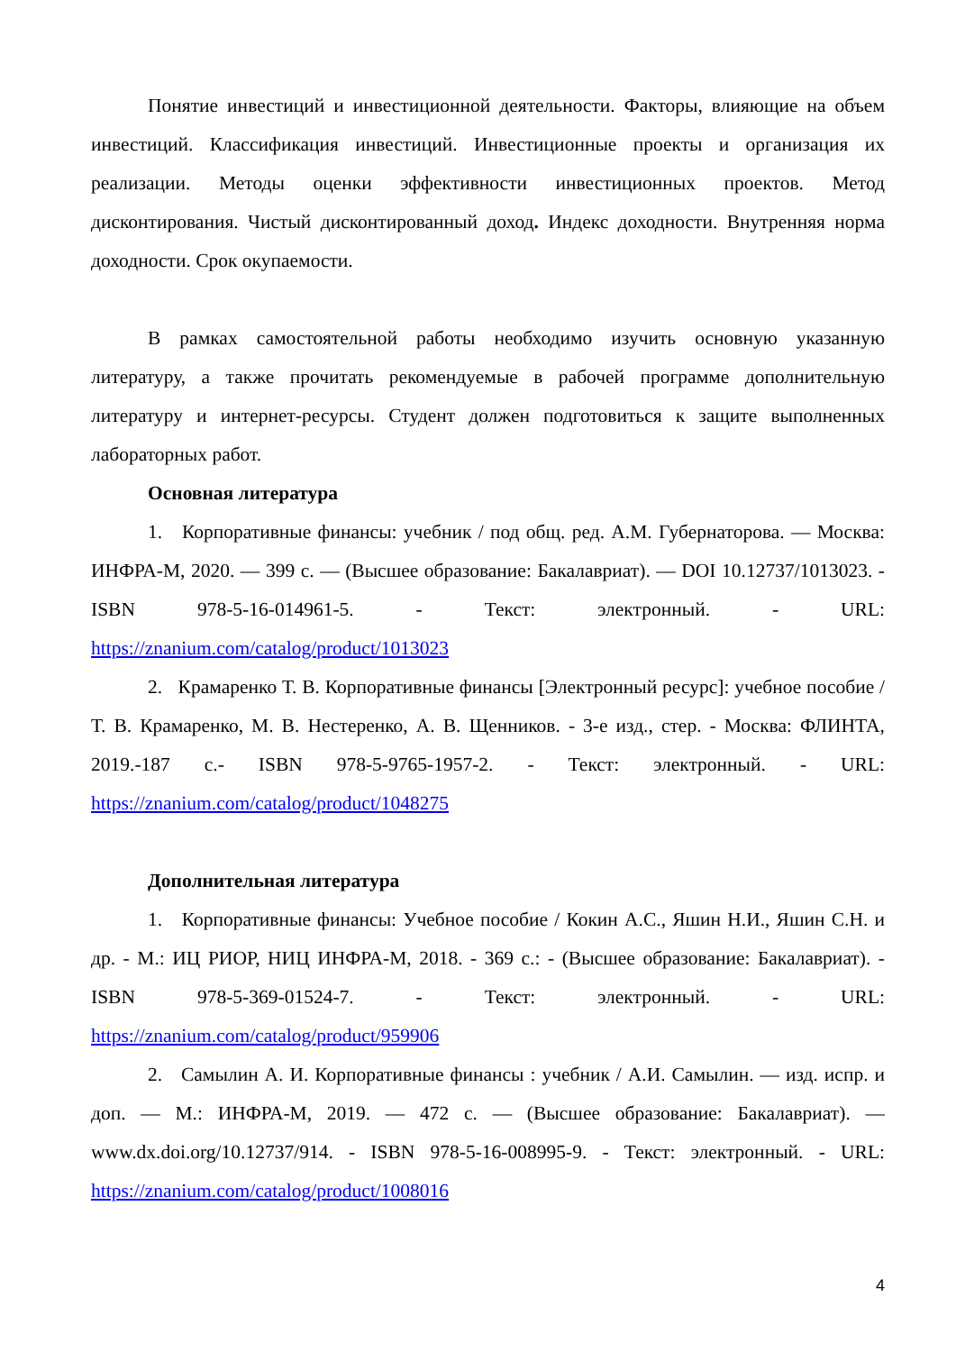Понятие инвестиций и инвестиционной деятельности. Факторы, влияющие на объем инвестиций. Классификация инвестиций. Инвестиционные проекты и организация их реализации. Методы оценки эффективности инвестиционных проектов. Метод дисконтирования. Чистый дисконтированный доход. Индекс доходности. Внутренняя норма доходности. Срок окупаемости.
В рамках самостоятельной работы необходимо изучить основную указанную литературу, а также прочитать рекомендуемые в рабочей программе дополнительную литературу и интернет-ресурсы. Студент должен подготовиться к защите выполненных лабораторных работ.
Основная литература
1. Корпоративные финансы: учебник / под общ. ред. А.М. Губернаторова. — Москва: ИНФРА-М, 2020. — 399 с. — (Высшее образование: Бакалавриат). — DOI 10.12737/1013023. - ISBN 978-5-16-014961-5. - Текст: электронный. - URL: https://znanium.com/catalog/product/1013023
2. Крамаренко Т. В. Корпоративные финансы [Электронный ресурс]: учебное пособие / Т. В. Крамаренко, М. В. Нестеренко, А. В. Щенников. - 3-е изд., стер. - Москва: ФЛИНТА, 2019.-187 с.- ISBN 978-5-9765-1957-2. - Текст: электронный. - URL: https://znanium.com/catalog/product/1048275
Дополнительная литература
1. Корпоративные финансы: Учебное пособие / Кокин А.С., Яшин Н.И., Яшин С.Н. и др. - М.: ИЦ РИОР, НИЦ ИНФРА-М, 2018. - 369 с.: - (Высшее образование: Бакалавриат). - ISBN 978-5-369-01524-7. - Текст: электронный. - URL: https://znanium.com/catalog/product/959906
2. Самылин А. И. Корпоративные финансы : учебник / А.И. Самылин. — изд. испр. и доп. — М.: ИНФРА-М, 2019. — 472 с. — (Высшее образование: Бакалавриат). — www.dx.doi.org/10.12737/914. - ISBN 978-5-16-008995-9. - Текст: электронный. - URL: https://znanium.com/catalog/product/1008016
4